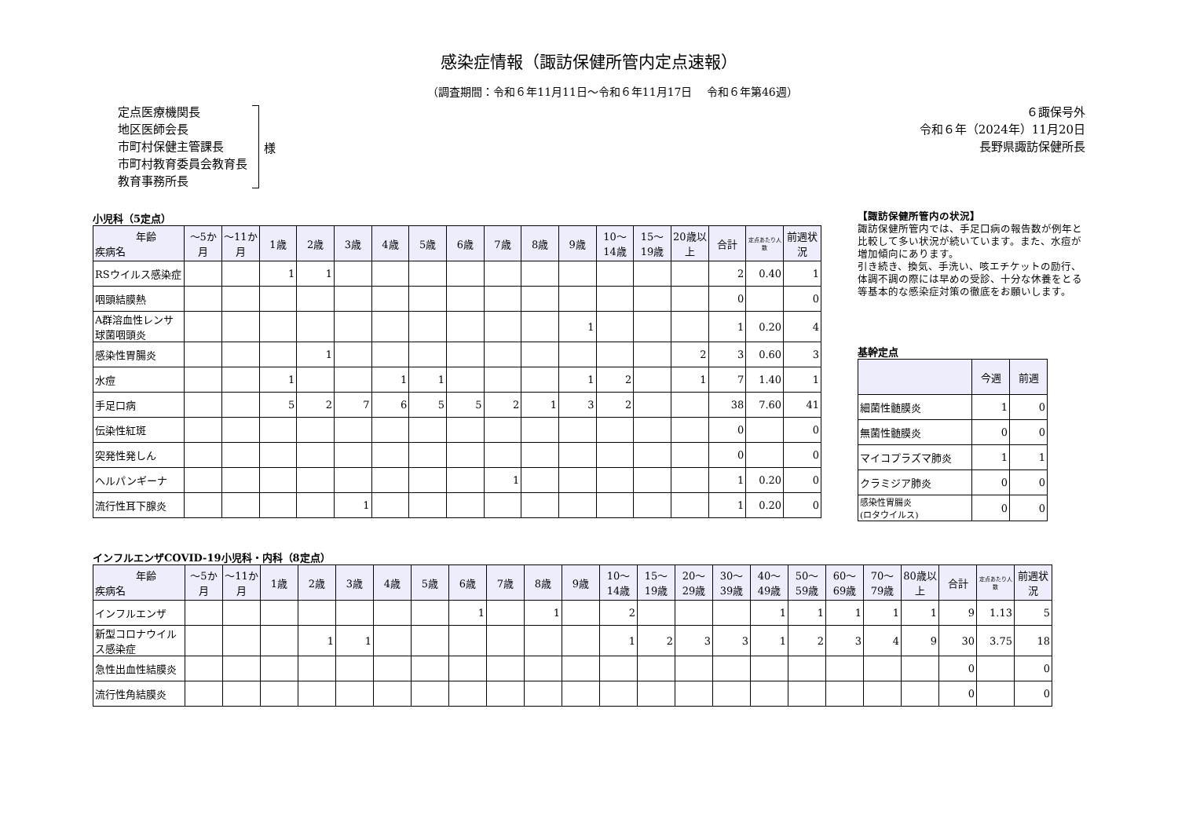感染症情報（諏訪保健所管内定点速報）
（調査期間：令和６年11月11日～令和６年11月17日　 令和６年第46週）
定点医療機関長
地区医師会長
市町村保健主管課長
市町村教育委員会教育長
教育事務所長
様
６諏保号外
令和６年（2024年）11月20日
長野県諏訪保健所長
小児科（5定点）
| 年齢 疾病名 | ～5か月 | ～11か月 | 1歳 | 2歳 | 3歳 | 4歳 | 5歳 | 6歳 | 7歳 | 8歳 | 9歳 | 10～14歳 | 15～19歳 | 20歳以上 | 合計 | 定点あたり人数 | 前週状況 |
| --- | --- | --- | --- | --- | --- | --- | --- | --- | --- | --- | --- | --- | --- | --- | --- | --- | --- |
| RSウイルス感染症 | | | 1 | 1 | | | | | | | | | | | 2 | 0.40 | 1 |
| 咽頭結膜熱 | | | | | | | | | | | | | | | 0 | | 0 |
| A群溶血性レンサ球菌咽頭炎 | | | | | | | | | | | 1 | | | | 1 | 0.20 | 4 |
| 感染性胃腸炎 | | | | 1 | | | | | | | | | | 2 | 3 | 0.60 | 3 |
| 水痘 | | | 1 | | | 1 | 1 | | | | 1 | 2 | | 1 | 7 | 1.40 | 1 |
| 手足口病 | | | 5 | 2 | 7 | 6 | 5 | 5 | 2 | 1 | 3 | 2 | | | 38 | 7.60 | 41 |
| 伝染性紅斑 | | | | | | | | | | | | | | | 0 | | 0 |
| 突発性発しん | | | | | | | | | | | | | | | 0 | | 0 |
| ヘルパンギーナ | | | | | | | | | 1 | | | | | | 1 | 0.20 | 0 |
| 流行性耳下腺炎 | | | | | 1 | | | | | | | | | | 1 | 0.20 | 0 |
【諏訪保健所管内の状況】
諏訪保健所管内では、手足口病の報告数が例年と比較して多い状況が続いています。また、水痘が増加傾向にあります。
引き続き、換気、手洗い、咳エチケットの励行、体調不調の際には早めの受診、十分な休養をとる等基本的な感染症対策の徹底をお願いします。
基幹定点
| | 今週 | 前週 |
| --- | --- | --- |
| 細菌性髄膜炎 | 1 | 0 |
| 無菌性髄膜炎 | 0 | 0 |
| マイコプラズマ肺炎 | 1 | 1 |
| クラミジア肺炎 | 0 | 0 |
| 感染性胃腸炎 (ロタウイルス) | 0 | 0 |
インフルエンザCOVID-19小児科・内科（8定点）
| 年齢 疾病名 | ～5か月 | ～11か月 | 1歳 | 2歳 | 3歳 | 4歳 | 5歳 | 6歳 | 7歳 | 8歳 | 9歳 | 10～14歳 | 15～19歳 | 20～29歳 | 30～39歳 | 40～49歳 | 50～59歳 | 60～69歳 | 70～79歳 | 80歳以上 | 合計 | 定点あたり人数 | 前週状況 |
| --- | --- | --- | --- | --- | --- | --- | --- | --- | --- | --- | --- | --- | --- | --- | --- | --- | --- | --- | --- | --- | --- | --- | --- |
| インフルエンザ | | | | | | | | 1 | | 1 | | 2 | | | | 1 | 1 | 1 | 1 | 1 | 9 | 1.13 | 5 |
| 新型コロナウイルス感染症 | | | | 1 | 1 | | | | | | | 1 | 2 | 3 | 3 | 1 | 2 | 3 | 4 | 9 | 30 | 3.75 | 18 |
| 急性出血性結膜炎 | | | | | | | | | | | | | | | | | | | | | 0 | | 0 |
| 流行性角結膜炎 | | | | | | | | | | | | | | | | | | | | | 0 | | 0 |